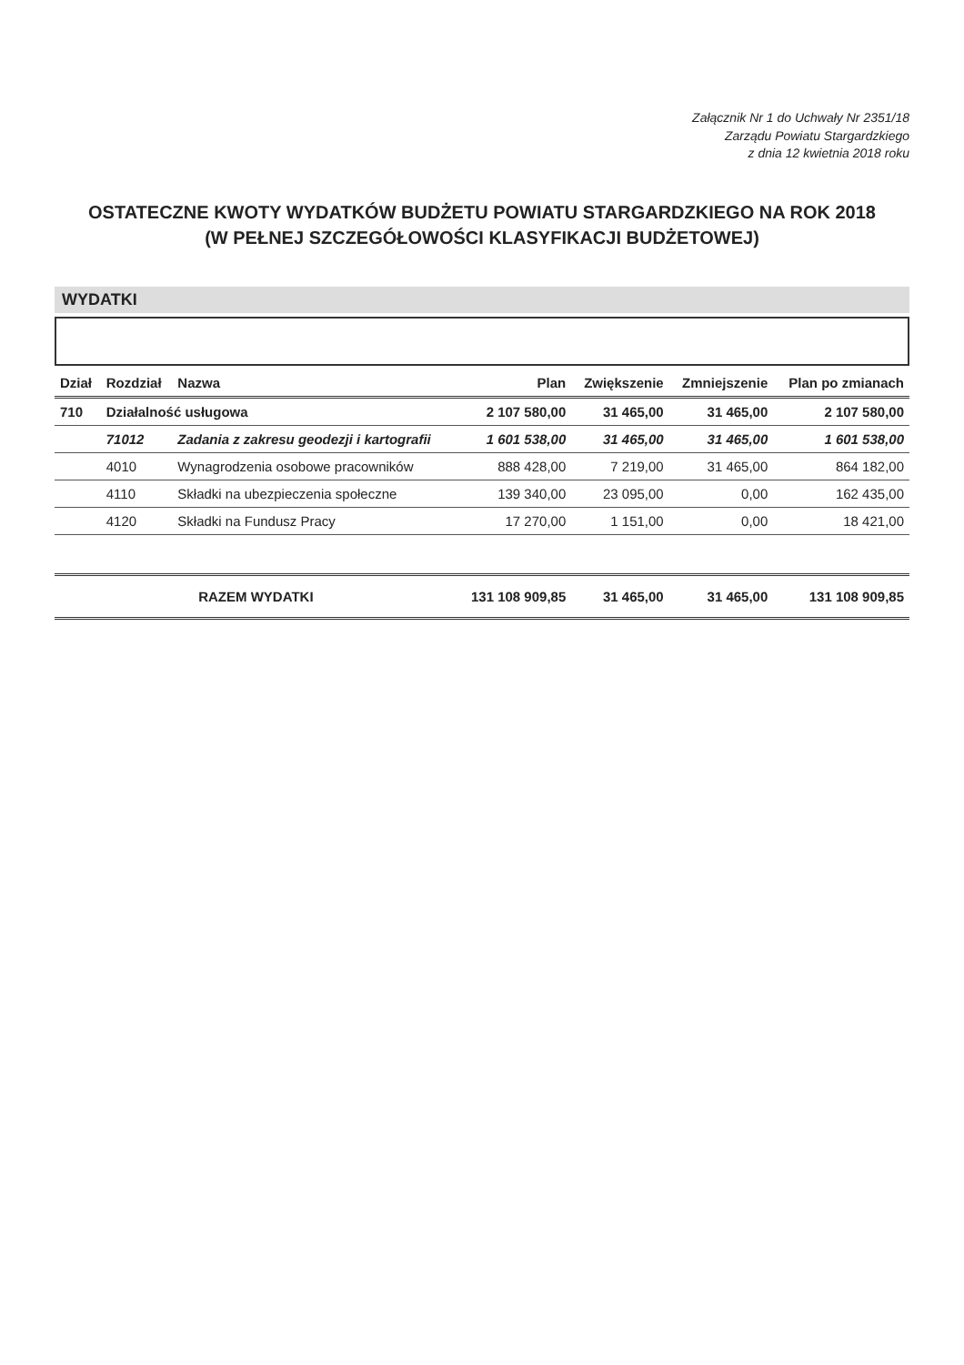Załącznik Nr 1 do Uchwały Nr 2351/18
Zarządu Powiatu Stargardzkiego
z dnia 12 kwietnia 2018 roku
OSTATECZNE KWOTY WYDATKÓW BUDŻETU POWIATU STARGARDZKIEGO NA ROK 2018
(W PEŁNEJ SZCZEGÓŁOWOŚCI KLASYFIKACJI BUDŻETOWEJ)
WYDATKI
| Dział | Rozdział | Nazwa | Plan | Zwiększenie | Zmniejszenie | Plan po zmianach |
| --- | --- | --- | --- | --- | --- | --- |
| 710 | Działalność usługowa | | 2 107 580,00 | 31 465,00 | 31 465,00 | 2 107 580,00 |
| | 71012 | Zadania z zakresu geodezji i kartografii | 1 601 538,00 | 31 465,00 | 31 465,00 | 1 601 538,00 |
| | 4010 | Wynagrodzenia osobowe pracowników | 888 428,00 | 7 219,00 | 31 465,00 | 864 182,00 |
| | 4110 | Składki na ubezpieczenia społeczne | 139 340,00 | 23 095,00 | 0,00 | 162 435,00 |
| | 4120 | Składki na Fundusz Pracy | 17 270,00 | 1 151,00 | 0,00 | 18 421,00 |
| RAZEM WYDATKI | | | 131 108 909,85 | 31 465,00 | 31 465,00 | 131 108 909,85 |